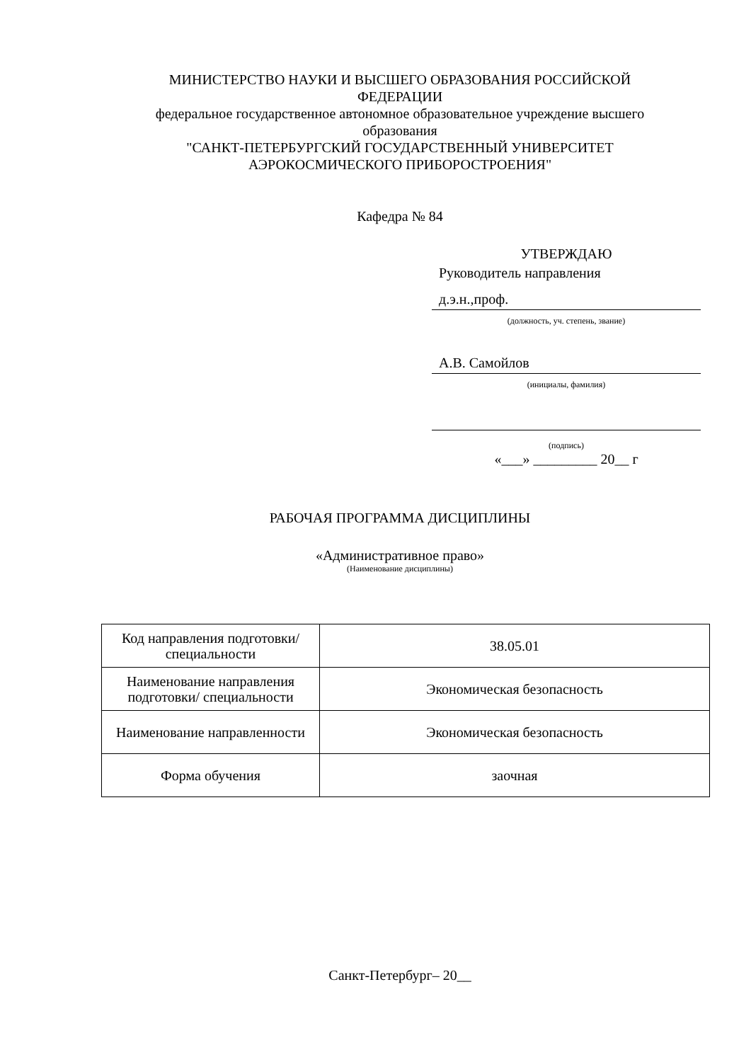МИНИСТЕРСТВО НАУКИ И ВЫСШЕГО ОБРАЗОВАНИЯ РОССИЙСКОЙ ФЕДЕРАЦИИ
федеральное государственное автономное образовательное учреждение высшего образования
"САНКТ-ПЕТЕРБУРГСКИЙ ГОСУДАРСТВЕННЫЙ УНИВЕРСИТЕТ АЭРОКОСМИЧЕСКОГО ПРИБОРОСТРОЕНИЯ"
Кафедра № 84
УТВЕРЖДАЮ
Руководитель направления
д.э.н.,проф.
(должность, уч. степень, звание)
А.В. Самойлов
(инициалы, фамилия)
(подпись)
«___» _________ 20__ г
РАБОЧАЯ ПРОГРАММА ДИСЦИПЛИНЫ
«Административное право»
(Наименование дисциплины)
| Код направления подготовки/ специальности | 38.05.01 |
| Наименование направления подготовки/ специальности | Экономическая безопасность |
| Наименование направленности | Экономическая безопасность |
| Форма обучения | заочная |
Санкт-Петербург– 20__